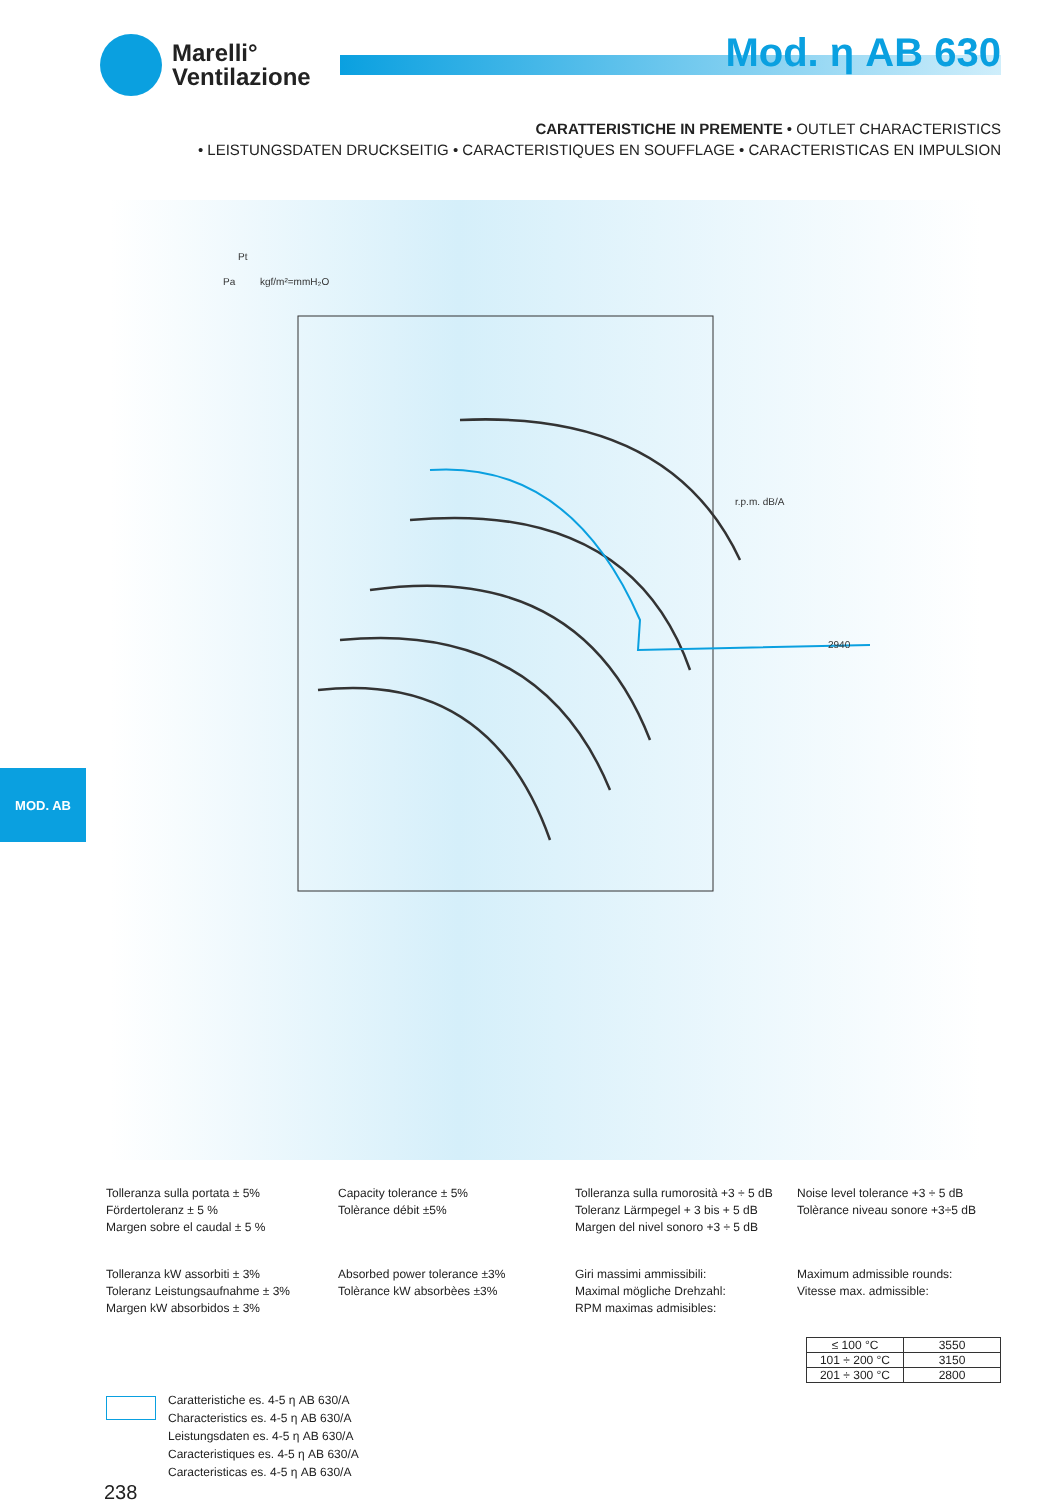Marelli°
Ventilazione
Mod. η AB 630
CARATTERISTICHE IN PREMENTE • OUTLET CHARACTERISTICS
• LEISTUNGSDATEN DRUCKSEITIG • CARACTERISTIQUES EN SOUFFLAGE • CARACTERISTICAS EN IMPULSION
Pt
Pa
kgf/m²=mmH₂O
r.p.m. dB/A
2940
MOD. AB
Tolleranza sulla portata ± 5%
Fördertoleranz ± 5 %
Margen sobre el caudal ± 5 %
Capacity tolerance ± 5%
Tolèrance débit ±5%
Tolleranza sulla rumorosità +3 ÷ 5 dB
Toleranz Lärmpegel + 3 bis + 5 dB
Margen del nivel sonoro +3 ÷ 5 dB
Noise level tolerance +3 ÷ 5 dB
Tolèrance niveau sonore +3÷5 dB
Tolleranza kW assorbiti ± 3%
Toleranz Leistungsaufnahme ± 3%
Margen kW absorbidos ± 3%
Absorbed power tolerance ±3%
Tolèrance kW absorbèes ±3%
Giri massimi ammissibili:
Maximal mögliche Drehzahl:
RPM maximas admisibles:
Maximum admissible rounds:
Vitesse max. admissible:
| ≤ 100 °C | 3550 |
| 101 ÷ 200 °C | 3150 |
| 201 ÷ 300 °C | 2800 |
Caratteristiche es. 4-5 η AB 630/A
Characteristics es. 4-5 η AB 630/A
Leistungsdaten es. 4-5 η AB 630/A
Caracteristiques es. 4-5 η AB 630/A
Caracteristicas es. 4-5 η AB 630/A
238